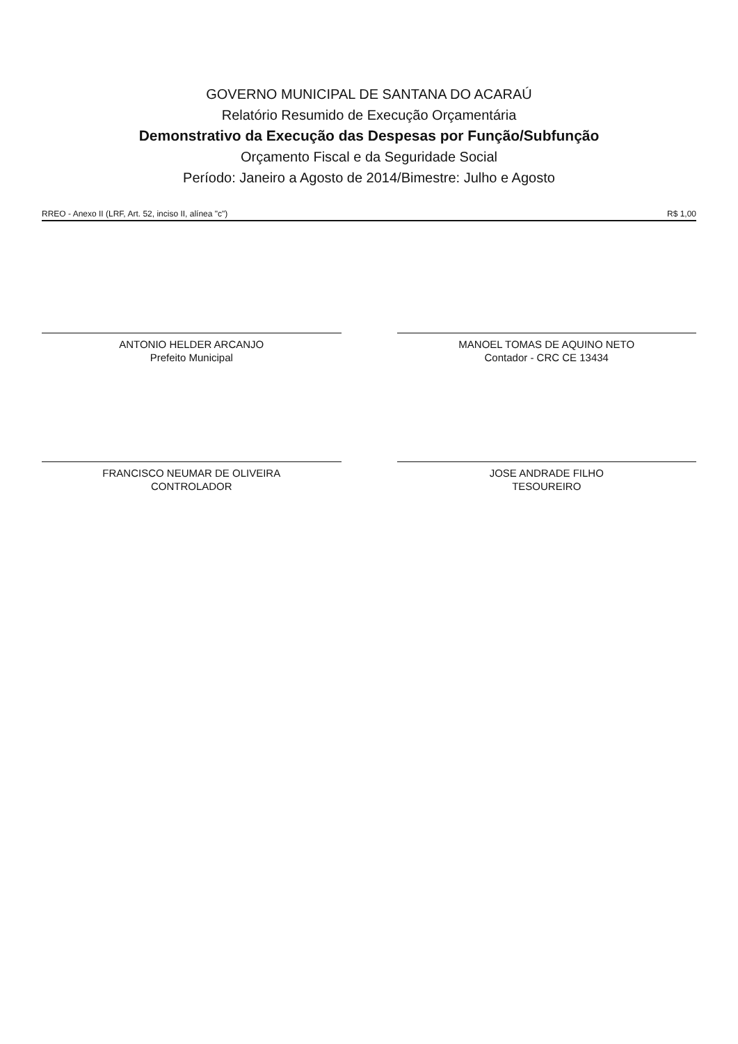GOVERNO MUNICIPAL DE SANTANA DO ACARAÚ
Relatório Resumido de Execução Orçamentária
Demonstrativo da Execução das Despesas por Função/Subfunção
Orçamento Fiscal e da Seguridade Social
Período: Janeiro a Agosto de 2014/Bimestre: Julho e Agosto
RREO - Anexo II (LRF, Art. 52, inciso II, alínea "c") R$ 1,00
ANTONIO HELDER ARCANJO
Prefeito Municipal
MANOEL TOMAS DE AQUINO NETO
Contador - CRC CE 13434
FRANCISCO NEUMAR DE OLIVEIRA
CONTROLADOR
JOSE ANDRADE FILHO
TESOUREIRO